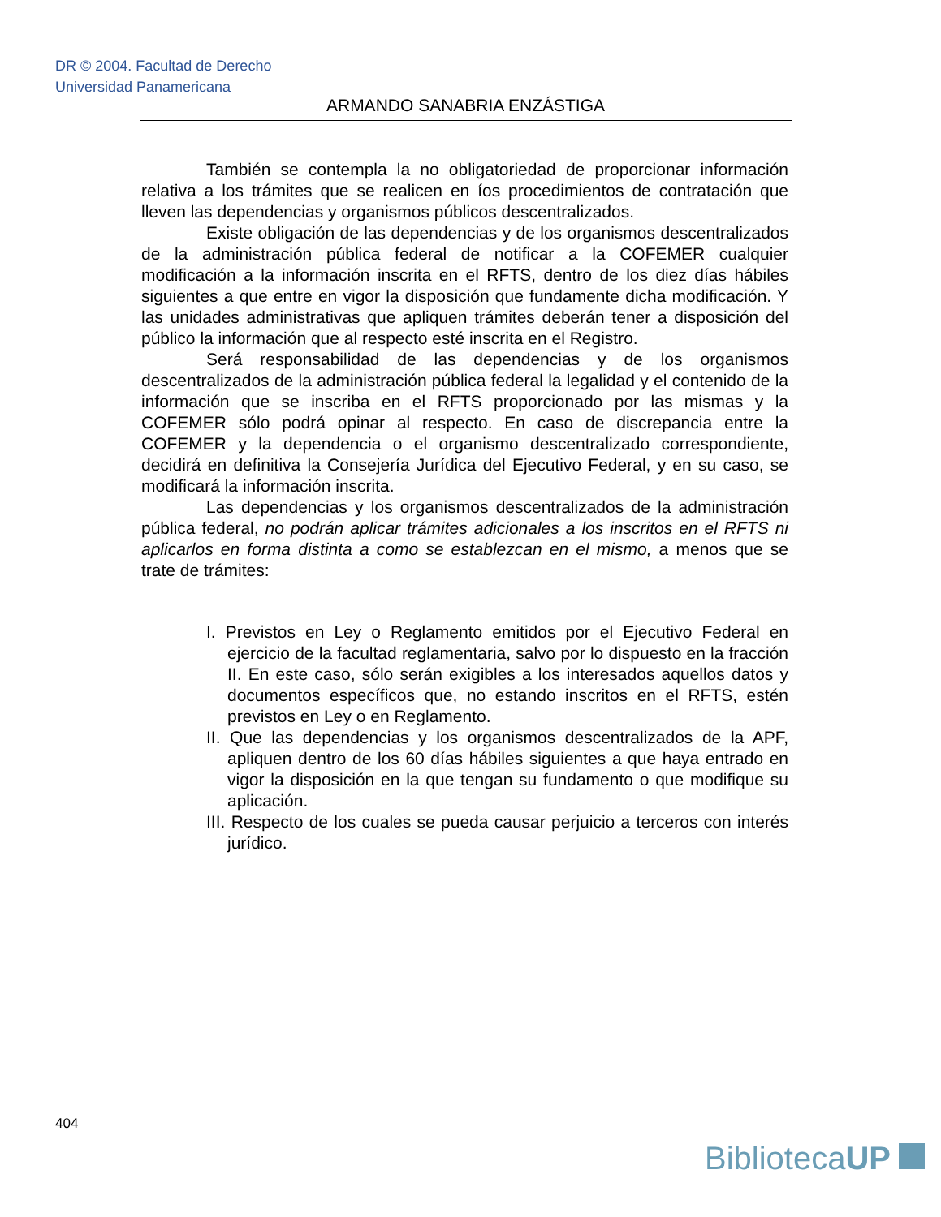DR © 2004. Facultad de Derecho
Universidad Panamericana
ARMANDO SANABRIA ENZÁSTIGA
También se contempla la no obligatoriedad de proporcionar información relativa a los trámites que se realicen en íos procedimientos de contratación que lleven las dependencias y organismos públicos descentralizados.
Existe obligación de las dependencias y de los organismos descentralizados de la administración pública federal de notificar a la COFEMER cualquier modificación a la información inscrita en el RFTS, dentro de los diez días hábiles siguientes a que entre en vigor la disposición que fundamente dicha modificación. Y las unidades administrativas que apliquen trámites deberán tener a disposición del público la información que al respecto esté inscrita en el Registro.
Será responsabilidad de las dependencias y de los organismos descentralizados de la administración pública federal la legalidad y el contenido de la información que se inscriba en el RFTS proporcionado por las mismas y la COFEMER sólo podrá opinar al respecto. En caso de discrepancia entre la COFEMER y la dependencia o el organismo descentralizado correspondiente, decidirá en definitiva la Consejería Jurídica del Ejecutivo Federal, y en su caso, se modificará la información inscrita.
Las dependencias y los organismos descentralizados de la administración pública federal, no podrán aplicar trámites adicionales a los inscritos en el RFTS ni aplicarlos en forma distinta a como se establezcan en el mismo, a menos que se trate de trámites:
I. Previstos en Ley o Reglamento emitidos por el Ejecutivo Federal en ejercicio de la facultad reglamentaria, salvo por lo dispuesto en la fracción II. En este caso, sólo serán exigibles a los interesados aquellos datos y documentos específicos que, no estando inscritos en el RFTS, estén previstos en Ley o en Reglamento.
II. Que las dependencias y los organismos descentralizados de la APF, apliquen dentro de los 60 días hábiles siguientes a que haya entrado en vigor la disposición en la que tengan su fundamento o que modifique su aplicación.
III. Respecto de los cuales se pueda causar perjuicio a terceros con interés jurídico.
404
BibliotecaUP